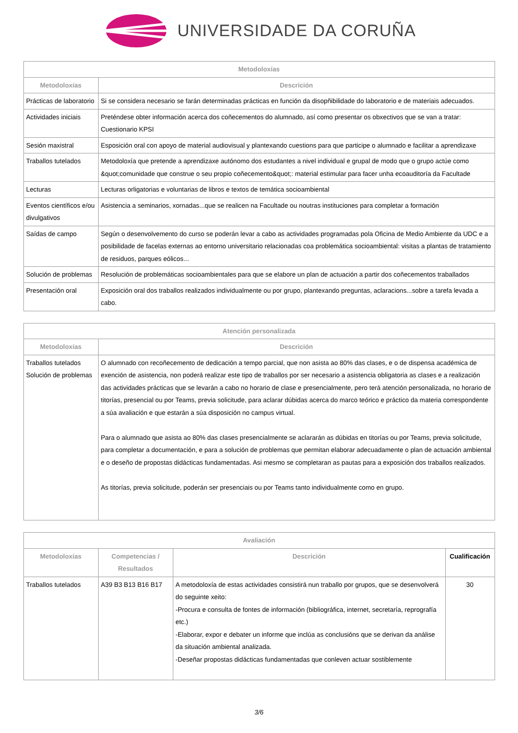UNIVERSIDADE DA CORUÑA
| Metodoloxías | |
| --- | --- |
| Metodoloxías | Descrición |
| Prácticas de laboratorio | Si se considera necesario se farán determinadas prácticas en función da disopñibilidade do laboratorio e de materiais adecuados. |
| Actividades iniciais | Preténdese obter información acerca dos coñecementos do alumnado, así como presentar os obxectivos que se van a tratar: Cuestionario KPSI |
| Sesión maxistral | Esposición oral con apoyo de material audiovisual y plantexando cuestions para que participe o alumnado e facilitar a aprendizaxe |
| Traballos tutelados | Metodoloxía que pretende a aprendizaxe autónomo dos estudantes a nivel individual e grupal de modo que o grupo actúe como &quot;comunidade que construe o seu propio coñecemento&quot;: material estimular para facer unha ecoauditoría da Facultade |
| Lecturas | Lecturas orligatorias e voluntarias de libros e textos de temática socioambiental |
| Eventos científicos e/ou divulgativos | Asistencia a seminarios, xornadas...que se realicen na Facultade ou noutras instituciones para completar a formación |
| Saídas de campo | Según o desenvolvemento do curso se poderán levar a cabo as actividades programadas pola Oficina de Medio Ambiente da UDC e a posibilidade de facelas externas ao entorno universitario relacionadas coa problemática socioambiental: visitas a plantas de tratamiento de residuos, parques eólicos... |
| Solución de problemas | Resolución de problemáticas socioambientales para que se elabore un plan de actuación a partir dos coñecementos traballados |
| Presentación oral | Exposición oral dos traballos realizados individualmente ou por grupo, plantexando preguntas, aclaracions...sobre a tarefa levada a cabo. |
| Atención personalizada | |
| --- | --- |
| Metodoloxías | Descrición |
| Traballos tutelados Solución de problemas | O alumnado con recoñecemento de dedicación a tempo parcial, que non asista ao 80% das clases, e o de dispensa académica de exención de asistencia, non poderá realizar este tipo de traballos por ser necesario a asistencia obligatoria as clases e a realización das actividades prácticas que se levarán a cabo no horario de clase e presencialmente, pero terá atención personalizada, no horario de titorías, presencial ou por Teams, previa solicitude, para aclarar dúbidas acerca do marco teórico e práctico da materia correspondente a súa avaliación e que estarán a súa disposición no campus virtual. Para o alumnado que asista ao 80% das clases presencialmente se aclararán as dúbidas en titorías ou por Teams, previa solicitude, para completar a documentación, e para a solución de problemas que permitan elaborar adecuadamente o plan de actuación ambiental e o deseño de propostas didácticas fundamentadas. Asi mesmo se completaran as pautas para a exposición dos traballos realizados. As titorías, previa solicitude, poderán ser presenciais ou por Teams tanto individualmente como en grupo. |
| Avaliación | | | |
| --- | --- | --- | --- |
| Metodoloxías | Competencias / Resultados | Descrición | Cualificación |
| Traballos tutelados | A39 B3 B13 B16 B17 | A metodoloxía de estas actividades consistirá nun traballo por grupos, que se desenvolverá do seguinte xeito: -Procura e consulta de fontes de información (bibliográfica, internet, secretaría, reprografía etc.) -Elaborar, expor e debater un informe que inclúa as conclusións que se derivan da análise da situación ambiental analizada. -Deseñar propostas didácticas fundamentadas que conleven actuar sostiblemente | 30 |
3/6